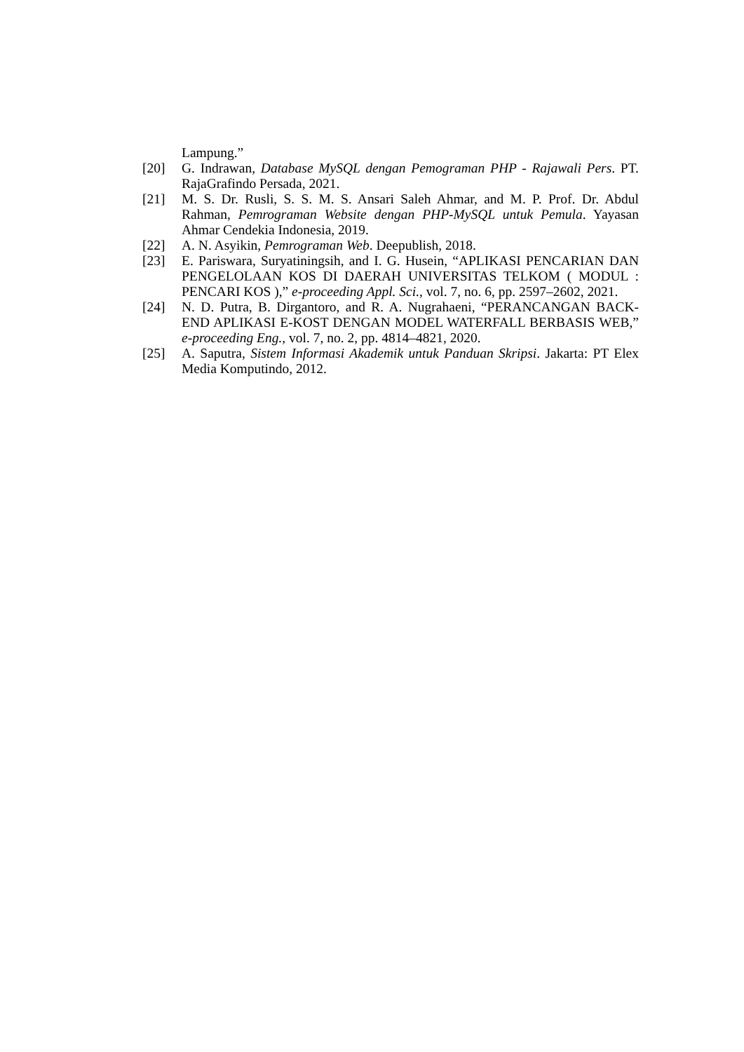Lampung.”
[20] G. Indrawan, Database MySQL dengan Pemograman PHP - Rajawali Pers. PT. RajaGrafindo Persada, 2021.
[21] M. S. Dr. Rusli, S. S. M. S. Ansari Saleh Ahmar, and M. P. Prof. Dr. Abdul Rahman, Pemrograman Website dengan PHP-MySQL untuk Pemula. Yayasan Ahmar Cendekia Indonesia, 2019.
[22] A. N. Asyikin, Pemrograman Web. Deepublish, 2018.
[23] E. Pariswara, Suryatiningsih, and I. G. Husein, “APLIKASI PENCARIAN DAN PENGELOLAAN KOS DI DAERAH UNIVERSITAS TELKOM ( MODUL : PENCARI KOS ),” e-proceeding Appl. Sci., vol. 7, no. 6, pp. 2597–2602, 2021.
[24] N. D. Putra, B. Dirgantoro, and R. A. Nugrahaeni, “PERANCANGAN BACK-END APLIKASI E-KOST DENGAN MODEL WATERFALL BERBASIS WEB,” e-proceeding Eng., vol. 7, no. 2, pp. 4814–4821, 2020.
[25] A. Saputra, Sistem Informasi Akademik untuk Panduan Skripsi. Jakarta: PT Elex Media Komputindo, 2012.